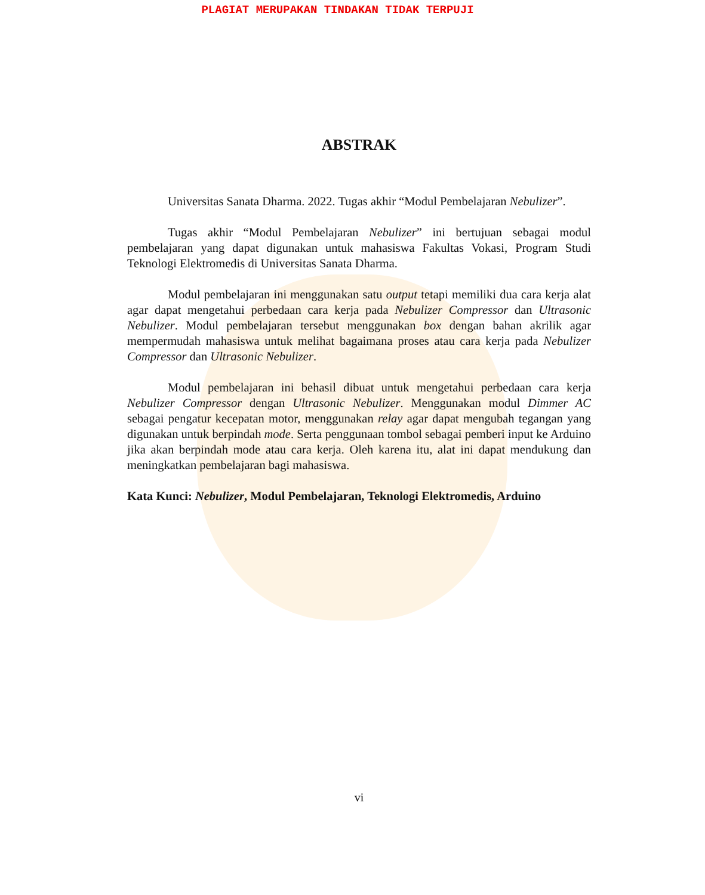PLAGIAT MERUPAKAN TINDAKAN TIDAK TERPUJI
ABSTRAK
Universitas Sanata Dharma. 2022. Tugas akhir “Modul Pembelajaran Nebulizer”.
Tugas akhir “Modul Pembelajaran Nebulizer” ini bertujuan sebagai modul pembelajaran yang dapat digunakan untuk mahasiswa Fakultas Vokasi, Program Studi Teknologi Elektromedis di Universitas Sanata Dharma.
Modul pembelajaran ini menggunakan satu output tetapi memiliki dua cara kerja alat agar dapat mengetahui perbedaan cara kerja pada Nebulizer Compressor dan Ultrasonic Nebulizer. Modul pembelajaran tersebut menggunakan box dengan bahan akrilik agar mempermudah mahasiswa untuk melihat bagaimana proses atau cara kerja pada Nebulizer Compressor dan Ultrasonic Nebulizer.
Modul pembelajaran ini behasil dibuat untuk mengetahui perbedaan cara kerja Nebulizer Compressor dengan Ultrasonic Nebulizer. Menggunakan modul Dimmer AC sebagai pengatur kecepatan motor, menggunakan relay agar dapat mengubah tegangan yang digunakan untuk berpindah mode. Serta penggunaan tombol sebagai pemberi input ke Arduino jika akan berpindah mode atau cara kerja. Oleh karena itu, alat ini dapat mendukung dan meningkatkan pembelajaran bagi mahasiswa.
Kata Kunci: Nebulizer, Modul Pembelajaran, Teknologi Elektromedis, Arduino
vi